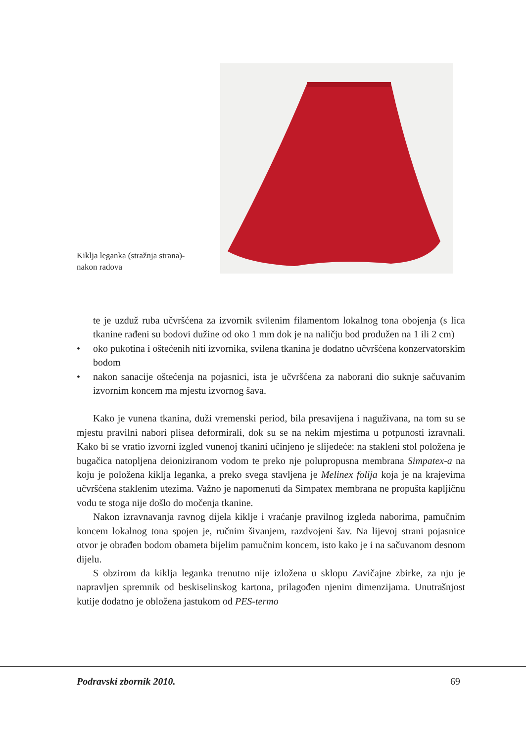Kiklja leganka (stražnja strana)-
nakon radova
te je uzduž ruba učvršćena za izvornik svilenim filamentom lokalnog tona obojenja (s lica tkanine rađeni su bodovi dužine od oko 1 mm dok je na naličju bod produžen na 1 ili 2 cm)
• oko pukotina i oštećenih niti izvornika, svilena tkanina je dodatno učvršćena konzervatorskim bodom
• nakon sanacije oštećenja na pojasnici, ista je učvršćena za naborani dio suknje sačuvanim izvornim koncem ma mjestu izvornog šava.
Kako je vunena tkanina, duži vremenski period, bila presavijena i naguživana, na tom su se mjestu pravilni nabori plisea deformirali, dok su se na nekim mjestima u potpunosti izravnali. Kako bi se vratio izvorni izgled vunenoj tkanini učinjeno je slijedeće: na stakleni stol položena je bugačica natopljena deioniziranom vodom te preko nje polupropusna membrana Simpatex-a na koju je položena kiklja leganka, a preko svega stavljena je Melinex folija koja je na krajevima učvršćena staklenim utezima. Važno je napomenuti da Simpatex membrana ne propušta kapljičnu vodu te stoga nije došlo do močenja tkanine.
Nakon izravnavanja ravnog dijela kiklje i vraćanje pravilnog izgleda naborima, pamučnim koncem lokalnog tona spojen je, ručnim šivanjem, razdvojeni šav. Na lijevoj strani pojasnice otvor je obrađen bodom obameta bijelim pamučnim koncem, isto kako je i na sačuvanom desnom dijelu.
S obzirom da kiklja leganka trenutno nije izložena u sklopu Zavičajne zbirke, za nju je napravljen spremnik od beskiselinskog kartona, prilagođen njenim dimenzijama. Unutrašnjost kutije dodatno je obložena jastukom od PES-termo
Podravski zbornik 2010. 69